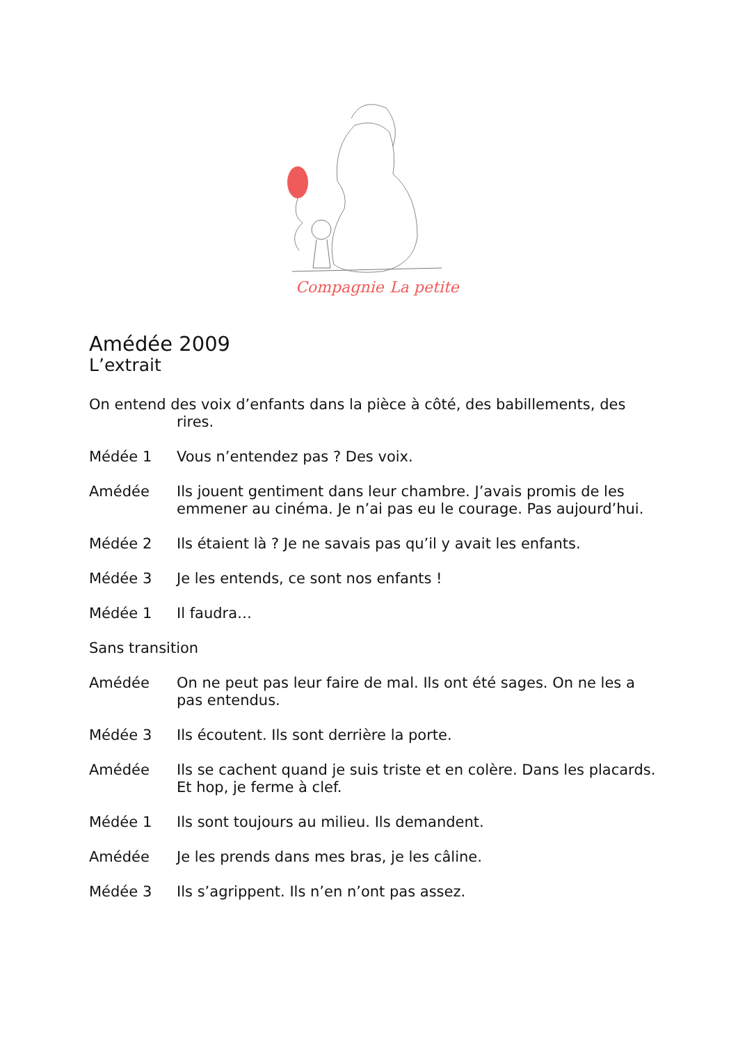Compagnie
La petite
Amédée 2009
L’extrait
On entend des voix d’enfants dans la pièce à côté, des babillements, des
rires.
Médée 1 Vous n’entendez pas ? Des voix.
Amédée Ils jouent gentiment dans leur chambre. J’avais promis de les emmener au cinéma. Je n’ai pas eu le courage. Pas aujourd’hui.
Médée 2 Ils étaient là ? Je ne savais pas qu’il y avait les enfants.
Médée 3 Je les entends, ce sont nos enfants !
Médée 1 Il faudra…
Sans transition
Amédée On ne peut pas leur faire de mal. Ils ont été sages. On ne les a pas entendus.
Médée 3 Ils écoutent. Ils sont derrière la porte.
Amédée Ils se cachent quand je suis triste et en colère. Dans les placards. Et hop, je ferme à clef.
Médée 1 Ils sont toujours au milieu. Ils demandent.
Amédée Je les prends dans mes bras, je les câline.
Médée 3 Ils s’agrippent. Ils n’en n’ont pas assez.